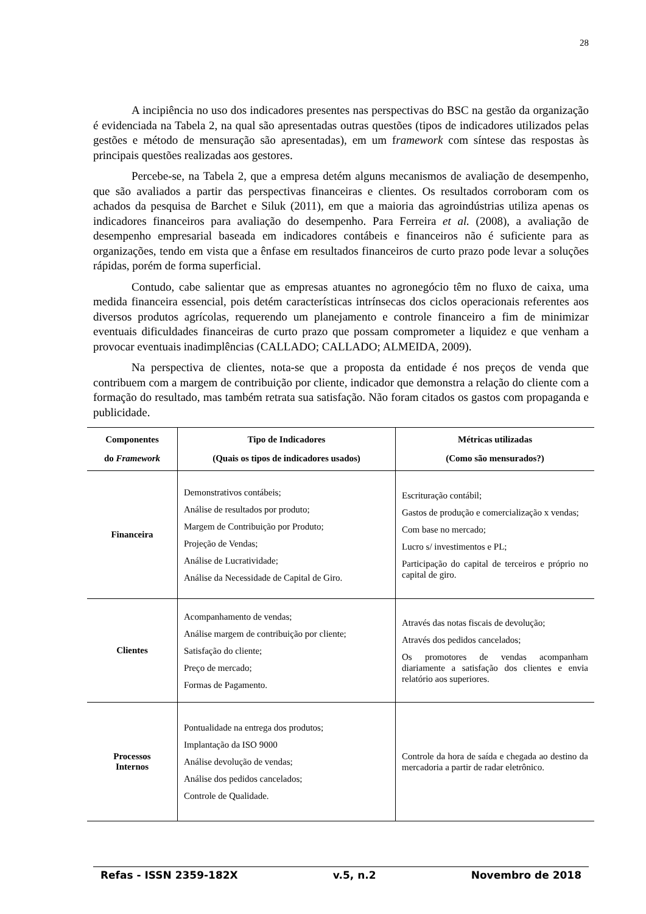28
A incipiência no uso dos indicadores presentes nas perspectivas do BSC na gestão da organização é evidenciada na Tabela 2, na qual são apresentadas outras questões (tipos de indicadores utilizados pelas gestões e método de mensuração são apresentadas), em um framework com síntese das respostas às principais questões realizadas aos gestores.
Percebe-se, na Tabela 2, que a empresa detém alguns mecanismos de avaliação de desempenho, que são avaliados a partir das perspectivas financeiras e clientes. Os resultados corroboram com os achados da pesquisa de Barchet e Siluk (2011), em que a maioria das agroindústrias utiliza apenas os indicadores financeiros para avaliação do desempenho. Para Ferreira et al. (2008), a avaliação de desempenho empresarial baseada em indicadores contábeis e financeiros não é suficiente para as organizações, tendo em vista que a ênfase em resultados financeiros de curto prazo pode levar a soluções rápidas, porém de forma superficial.
Contudo, cabe salientar que as empresas atuantes no agronegócio têm no fluxo de caixa, uma medida financeira essencial, pois detém características intrínsecas dos ciclos operacionais referentes aos diversos produtos agrícolas, requerendo um planejamento e controle financeiro a fim de minimizar eventuais dificuldades financeiras de curto prazo que possam comprometer a liquidez e que venham a provocar eventuais inadimplências (CALLADO; CALLADO; ALMEIDA, 2009).
Na perspectiva de clientes, nota-se que a proposta da entidade é nos preços de venda que contribuem com a margem de contribuição por cliente, indicador que demonstra a relação do cliente com a formação do resultado, mas também retrata sua satisfação. Não foram citados os gastos com propaganda e publicidade.
| Componentes do Framework | Tipo de Indicadores (Quais os tipos de indicadores usados) | Métricas utilizadas (Como são mensurados?) |
| --- | --- | --- |
| Financeira | Demonstrativos contábeis; Análise de resultados por produto; Margem de Contribuição por Produto; Projeção de Vendas; Análise de Lucratividade; Análise da Necessidade de Capital de Giro. | Escrituração contábil; Gastos de produção e comercialização x vendas; Com base no mercado; Lucro s/ investimentos e PL; Participação do capital de terceiros e próprio no capital de giro. |
| Clientes | Acompanhamento de vendas; Análise margem de contribuição por cliente; Satisfação do cliente; Preço de mercado; Formas de Pagamento. | Através das notas fiscais de devolução; Através dos pedidos cancelados; Os promotores de vendas acompanham diariamente a satisfação dos clientes e envia relatório aos superiores. |
| Processos Internos | Pontualidade na entrega dos produtos; Implantação da ISO 9000 Análise devolução de vendas; Análise dos pedidos cancelados; Controle de Qualidade. | Controle da hora de saída e chegada ao destino da mercadoria a partir de radar eletrônico. |
Refas - ISSN 2359-182X v.5, n.2 Novembro de 2018